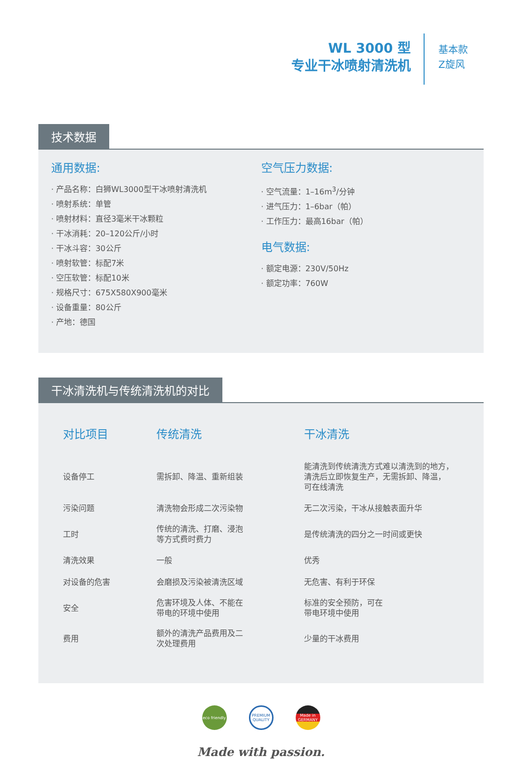WL 3000 型
专业干冰喷射清洗机
基本款
Z旋风
技术数据
通用数据:
· 产品名称：白狮WL3000型干冰喷射清洗机
· 喷射系统：单管
· 喷射材料：直径3毫米干冰颗粒
· 干冰消耗：20–120公斤/小时
· 干冰斗容：30公斤
· 喷射软管：标配7米
· 空压软管：标配10米
· 规格尺寸：675X580X900毫米
· 设备重量：80公斤
· 产地：德国
空气压力数据:
· 空气流量：1–16m<sup>3</sup>/分钟
· 进气压力：1–6bar（帕）
· 工作压力：最高16bar（帕）
电气数据:
· 额定电源：230V/50Hz
· 额定功率：760W
干冰清洗机与传统清洗机的对比
| 对比项目 | 传统清洗 | 干冰清洗 |
| --- | --- | --- |
| 设备停工 | 需拆卸、降温、重新组装 | 能清洗到传统清洗方式难以清洗到的地方， 清洗后立即恢复生产，无需拆卸、降温， 可在线清洗 |
| 污染问题 | 清洗物会形成二次污染物 | 无二次污染，干冰从接触表面升华 |
| 工时 | 传统的清洗、打磨、浸泡 等方式费时费力 | 是传统清洗的四分之一时间或更快 |
| 清洗效果 | 一般 | 优秀 |
| 对设备的危害 | 会磨损及污染被清洗区域 | 无危害、有利于环保 |
| 安全 | 危害环境及人体、不能在 带电的环境中使用 | 标准的安全预防，可在 带电环境中使用 |
| 费用 | 额外的清洗产品费用及二 次处理费用 | 少量的干冰费用 |
eco friendly
PREMIUM QUALITY
Made in GERMANY
Made with passion.